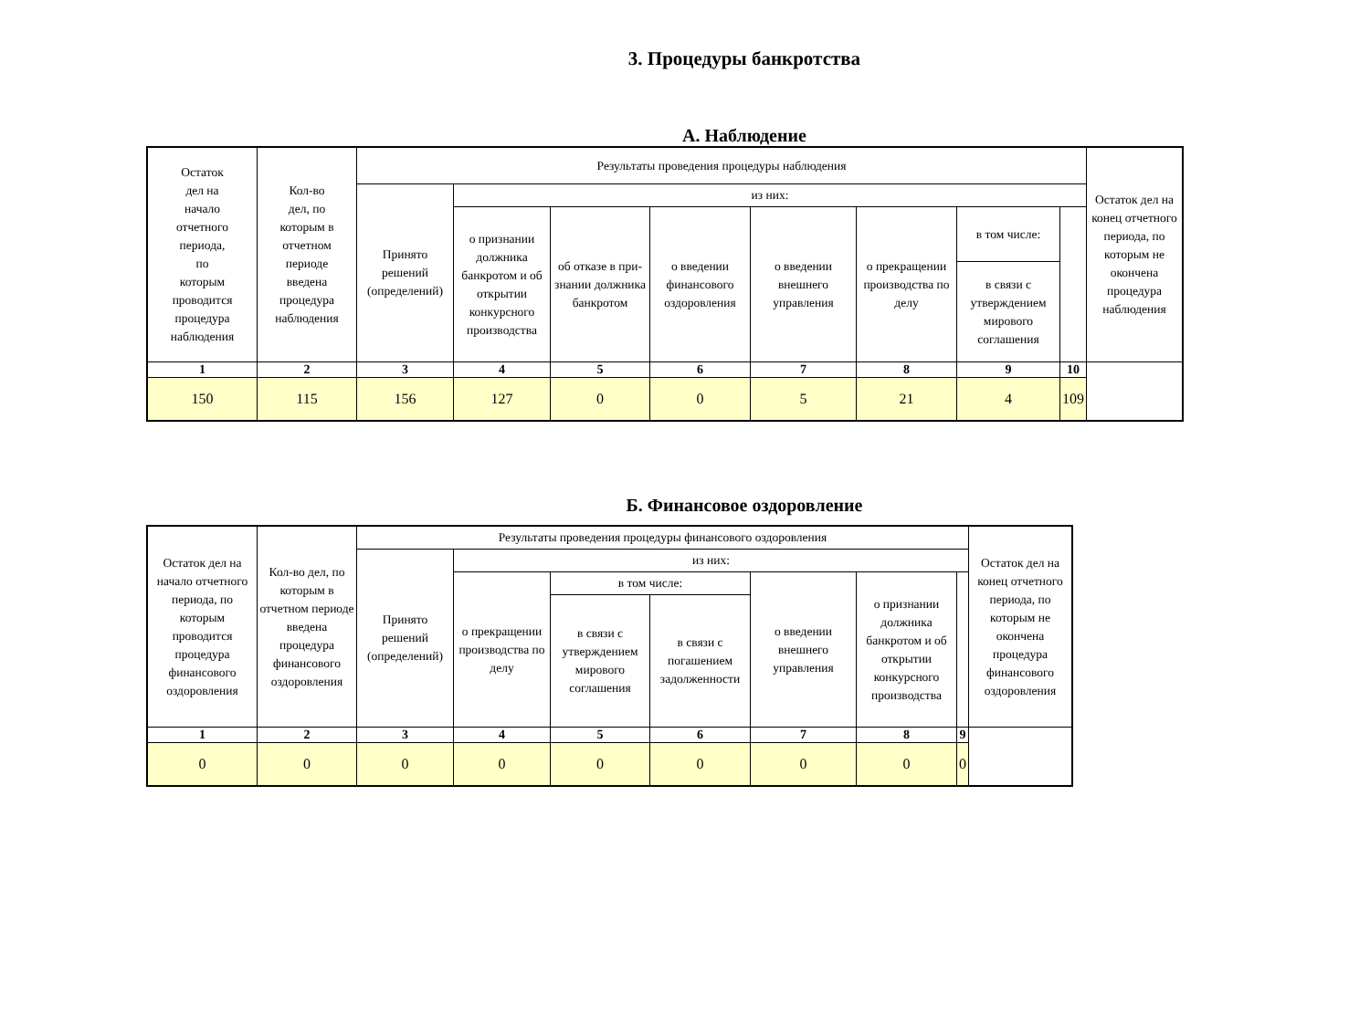3. Процедуры банкротства
А. Наблюдение
| Остаток дел на начало отчетного периода, по которым проводится процедура наблюдения | Кол-во дел, по которым в отчетном периоде введена процедура наблюдения | Результаты проведения процедуры наблюдения | | | | | | | | Остаток дел на конец отчетного периода, по которым не окончена процедура наблюдения |
| --- | --- | --- | --- | --- | --- | --- | --- | --- | --- | --- |
| | | Принято решений (определений) | из них: | | | | | | | |
| | | | о признании должника банкротом и об открытии конкурсного производства | об отказе в при-знании должника банкротом | о введении финансового оздоровления | о введении внешнего управления | о прекращении производства по делу | в том числе: | | |
| | | | | | | | | в связи с утверждением мирового соглашения | | |
| 1 | 2 | 3 | 4 | 5 | 6 | 7 | 8 | 9 | 10 | |
| 150 | 115 | 156 | 127 | 0 | 0 | 5 | 21 | 4 | 109 | |
Б. Финансовое оздоровление
| Остаток дел на начало отчетного периода, по которым проводится процедура финансового оздоровления | Кол-во дел, по которым в отчетном периоде введена процедура финансового оздоровления | Результаты проведения процедуры финансового оздоровления | | | | | | | Остаток дел на конец отчетного периода, по которым не окончена процедура финансового оздоровления |
| --- | --- | --- | --- | --- | --- | --- | --- | --- | --- |
| | | Принято решений (определений) | из них: | | | | | | |
| | | | о прекращении производства по делу | в том числе: | | о введении внешнего управления | о признании должника банкротом и об открытии конкурсного производства | | |
| | | | | в связи с утверждением мирового соглашения | в связи с погашением задолженности | | | | |
| 1 | 2 | 3 | 4 | 5 | 6 | 7 | 8 | 9 | |
| 0 | 0 | 0 | 0 | 0 | 0 | 0 | 0 | 0 | |